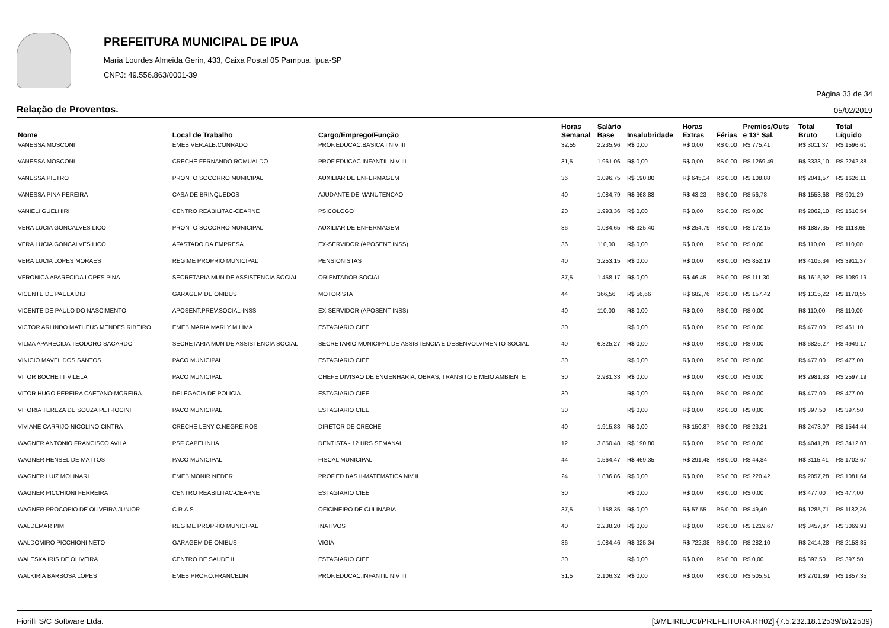PREFEITURA MUNICIPAL DE IPUA
Maria Lourdes Almeida Gerin, 433, Caixa Postal 05 Pampua. Ipua-SP
CNPJ: 49.556.863/0001-39
Página 33 de 34
Relação de Proventos. 05/02/2019
| Nome | Local de Trabalho | Cargo/Emprego/Função | Horas Semanal | Salário Base | Insalubridade | Horas Extras | Férias | Premios/Outs e 13º Sal. | Total Bruto | Total Líquido |
| --- | --- | --- | --- | --- | --- | --- | --- | --- | --- | --- |
| VANESSA MOSCONI | EMEB VER.ALB.CONRADO | PROF.EDUCAC.BASICA I NIV III | 32,55 | 2.235,96 | R$ 0,00 | R$ 0,00 | R$ 0,00 | R$ 775,41 | R$ 3011,37 | R$ 1596,61 |
| VANESSA MOSCONI | CRECHE FERNANDO ROMUALDO | PROF.EDUCAC.INFANTIL NIV III | 31,5 | 1.961,06 | R$ 0,00 | R$ 0,00 | R$ 0,00 | R$ 1269,49 | R$ 3333,10 | R$ 2242,38 |
| VANESSA PIETRO | PRONTO SOCORRO MUNICIPAL | AUXILIAR DE ENFERMAGEM | 36 | 1.096,75 | R$ 190,80 | R$ 645,14 | R$ 0,00 | R$ 108,88 | R$ 2041,57 | R$ 1626,11 |
| VANESSA PINA PEREIRA | CASA DE BRINQUEDOS | AJUDANTE DE MANUTENCAO | 40 | 1.084,79 | R$ 368,88 | R$ 43,23 | R$ 0,00 | R$ 56,78 | R$ 1553,68 | R$ 901,29 |
| VANIELI GUELHIRI | CENTRO REABILITAC-CEARNE | PSICOLOGO | 20 | 1.993,36 | R$ 0,00 | R$ 0,00 | R$ 0,00 | R$ 0,00 | R$ 2062,10 | R$ 1610,54 |
| VERA LUCIA GONCALVES LICO | PRONTO SOCORRO MUNICIPAL | AUXILIAR DE ENFERMAGEM | 36 | 1.084,65 | R$ 325,40 | R$ 254,79 | R$ 0,00 | R$ 172,15 | R$ 1887,35 | R$ 1118,65 |
| VERA LUCIA GONCALVES LICO | AFASTADO DA EMPRESA | EX-SERVIDOR (APOSENT INSS) | 36 | 110,00 | R$ 0,00 | R$ 0,00 | R$ 0,00 | R$ 0,00 | R$ 110,00 | R$ 110,00 |
| VERA LUCIA LOPES MORAES | REGIME PROPRIO MUNICIPAL | PENSIONISTAS | 40 | 3.253,15 | R$ 0,00 | R$ 0,00 | R$ 0,00 | R$ 852,19 | R$ 4105,34 | R$ 3911,37 |
| VERONICA APARECIDA LOPES PINA | SECRETARIA MUN DE ASSISTENCIA SOCIAL | ORIENTADOR SOCIAL | 37,5 | 1.458,17 | R$ 0,00 | R$ 46,45 | R$ 0,00 | R$ 111,30 | R$ 1615,92 | R$ 1089,19 |
| VICENTE DE PAULA DIB | GARAGEM DE ONIBUS | MOTORISTA | 44 | 366,56 | R$ 56,66 | R$ 682,76 | R$ 0,00 | R$ 157,42 | R$ 1315,22 | R$ 1170,55 |
| VICENTE DE PAULO DO NASCIMENTO | APOSENT.PREV.SOCIAL-INSS | EX-SERVIDOR (APOSENT INSS) | 40 | 110,00 | R$ 0,00 | R$ 0,00 | R$ 0,00 | R$ 0,00 | R$ 110,00 | R$ 110,00 |
| VICTOR ARLINDO MATHEUS MENDES RIBEIRO | EMEB.MARIA MARLY M.LIMA | ESTAGIARIO CIEE | 30 | | R$ 0,00 | R$ 0,00 | R$ 0,00 | R$ 0,00 | R$ 477,00 | R$ 461,10 |
| VILMA APARECIDA TEODORO SACARDO | SECRETARIA MUN DE ASSISTENCIA SOCIAL | SECRETARIO MUNICIPAL DE ASSISTENCIA E DESENVOLVIMENTO SOCIAL | 40 | 6.825,27 | R$ 0,00 | R$ 0,00 | R$ 0,00 | R$ 0,00 | R$ 6825,27 | R$ 4949,17 |
| VINICIO MAVEL DOS SANTOS | PACO MUNICIPAL | ESTAGIARIO CIEE | 30 | | R$ 0,00 | R$ 0,00 | R$ 0,00 | R$ 0,00 | R$ 477,00 | R$ 477,00 |
| VITOR BOCHETT VILELA | PACO MUNICIPAL | CHEFE DIVISAO DE ENGENHARIA, OBRAS, TRANSITO E MEIO AMBIENTE | 30 | 2.981,33 | R$ 0,00 | R$ 0,00 | R$ 0,00 | R$ 0,00 | R$ 2981,33 | R$ 2597,19 |
| VITOR HUGO PEREIRA CAETANO MOREIRA | DELEGACIA DE POLICIA | ESTAGIARIO CIEE | 30 | | R$ 0,00 | R$ 0,00 | R$ 0,00 | R$ 0,00 | R$ 477,00 | R$ 477,00 |
| VITORIA TEREZA DE SOUZA PETROCINI | PACO MUNICIPAL | ESTAGIARIO CIEE | 30 | | R$ 0,00 | R$ 0,00 | R$ 0,00 | R$ 0,00 | R$ 397,50 | R$ 397,50 |
| VIVIANE CARRIJO NICOLINO CINTRA | CRECHE LENY C.NEGREIROS | DIRETOR DE CRECHE | 40 | 1.915,83 | R$ 0,00 | R$ 150,87 | R$ 0,00 | R$ 23,21 | R$ 2473,07 | R$ 1544,44 |
| WAGNER ANTONIO FRANCISCO AVILA | PSF CAPELINHA | DENTISTA - 12 HRS SEMANAL | 12 | 3.850,48 | R$ 190,80 | R$ 0,00 | R$ 0,00 | R$ 0,00 | R$ 4041,28 | R$ 3412,03 |
| WAGNER HENSEL DE MATTOS | PACO MUNICIPAL | FISCAL MUNICIPAL | 44 | 1.564,47 | R$ 469,35 | R$ 291,48 | R$ 0,00 | R$ 44,84 | R$ 3115,41 | R$ 1702,67 |
| WAGNER LUIZ MOLINARI | EMEB MONIR NEDER | PROF.ED.BAS.II-MATEMATICA NIV II | 24 | 1.836,86 | R$ 0,00 | R$ 0,00 | R$ 0,00 | R$ 220,42 | R$ 2057,28 | R$ 1081,64 |
| WAGNER PICCHIONI FERREIRA | CENTRO REABILITAC-CEARNE | ESTAGIARIO CIEE | 30 | | R$ 0,00 | R$ 0,00 | R$ 0,00 | R$ 0,00 | R$ 477,00 | R$ 477,00 |
| WAGNER PROCOPIO DE OLIVEIRA JUNIOR | C.R.A.S. | OFICINEIRO DE CULINARIA | 37,5 | 1.158,35 | R$ 0,00 | R$ 57,55 | R$ 0,00 | R$ 49,49 | R$ 1285,71 | R$ 1182,26 |
| WALDEMAR PIM | REGIME PROPRIO MUNICIPAL | INATIVOS | 40 | 2.238,20 | R$ 0,00 | R$ 0,00 | R$ 0,00 | R$ 1219,67 | R$ 3457,87 | R$ 3069,93 |
| WALDOMIRO PICCHIONI NETO | GARAGEM DE ONIBUS | VIGIA | 36 | 1.084,46 | R$ 325,34 | R$ 722,38 | R$ 0,00 | R$ 282,10 | R$ 2414,28 | R$ 2153,35 |
| WALESKA IRIS DE OLIVEIRA | CENTRO DE SAUDE II | ESTAGIARIO CIEE | 30 | | R$ 0,00 | R$ 0,00 | R$ 0,00 | R$ 0,00 | R$ 397,50 | R$ 397,50 |
| WALKIRIA BARBOSA LOPES | EMEB PROF.O.FRANCELIN | PROF.EDUCAC.INFANTIL NIV III | 31,5 | 2.106,32 | R$ 0,00 | R$ 0,00 | R$ 0,00 | R$ 505,51 | R$ 2701,89 | R$ 1857,35 |
Fiorilli S/C Software Ltda. [3/MEIRILUCI/PREFEITURA.RH02] {7.5.232.18.12539/B/12539}